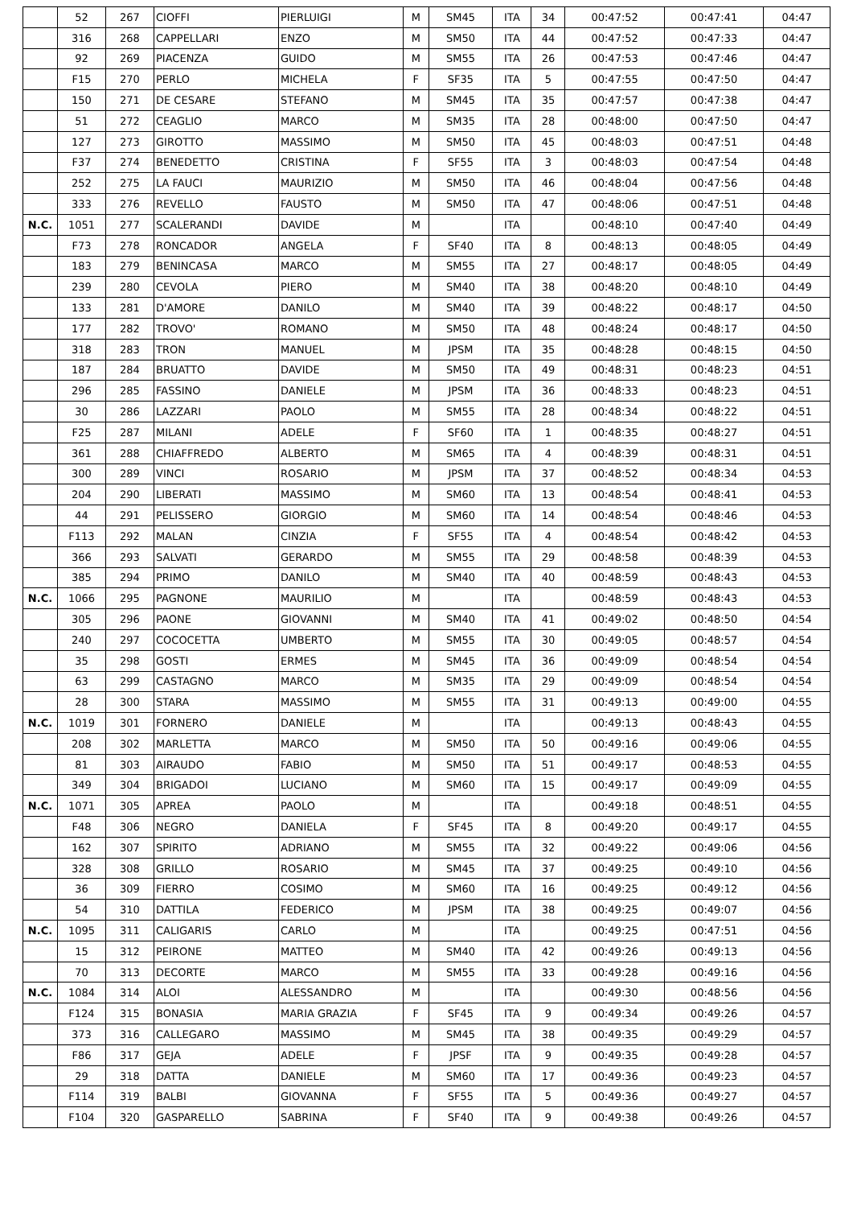| | 52 | 267 | CIOFFI | PIERLUIGI | M | SM45 | ITA | 34 | 00:47:52 | 00:47:41 | 04:47 |
| | 316 | 268 | CAPPELLARI | ENZO | M | SM50 | ITA | 44 | 00:47:52 | 00:47:33 | 04:47 |
| | 92 | 269 | PIACENZA | GUIDO | M | SM55 | ITA | 26 | 00:47:53 | 00:47:46 | 04:47 |
| | F15 | 270 | PERLO | MICHELA | F | SF35 | ITA | 5 | 00:47:55 | 00:47:50 | 04:47 |
| | 150 | 271 | DE CESARE | STEFANO | M | SM45 | ITA | 35 | 00:47:57 | 00:47:38 | 04:47 |
| | 51 | 272 | CEAGLIO | MARCO | M | SM35 | ITA | 28 | 00:48:00 | 00:47:50 | 04:47 |
| | 127 | 273 | GIROTTO | MASSIMO | M | SM50 | ITA | 45 | 00:48:03 | 00:47:51 | 04:48 |
| | F37 | 274 | BENEDETTO | CRISTINA | F | SF55 | ITA | 3 | 00:48:03 | 00:47:54 | 04:48 |
| | 252 | 275 | LA FAUCI | MAURIZIO | M | SM50 | ITA | 46 | 00:48:04 | 00:47:56 | 04:48 |
| | 333 | 276 | REVELLO | FAUSTO | M | SM50 | ITA | 47 | 00:48:06 | 00:47:51 | 04:48 |
| N.C. | 1051 | 277 | SCALERANDI | DAVIDE | M | | ITA | | 00:48:10 | 00:47:40 | 04:49 |
| | F73 | 278 | RONCADOR | ANGELA | F | SF40 | ITA | 8 | 00:48:13 | 00:48:05 | 04:49 |
| | 183 | 279 | BENINCASA | MARCO | M | SM55 | ITA | 27 | 00:48:17 | 00:48:05 | 04:49 |
| | 239 | 280 | CEVOLA | PIERO | M | SM40 | ITA | 38 | 00:48:20 | 00:48:10 | 04:49 |
| | 133 | 281 | D'AMORE | DANILO | M | SM40 | ITA | 39 | 00:48:22 | 00:48:17 | 04:50 |
| | 177 | 282 | TROVO' | ROMANO | M | SM50 | ITA | 48 | 00:48:24 | 00:48:17 | 04:50 |
| | 318 | 283 | TRON | MANUEL | M | JPSM | ITA | 35 | 00:48:28 | 00:48:15 | 04:50 |
| | 187 | 284 | BRUATTO | DAVIDE | M | SM50 | ITA | 49 | 00:48:31 | 00:48:23 | 04:51 |
| | 296 | 285 | FASSINO | DANIELE | M | JPSM | ITA | 36 | 00:48:33 | 00:48:23 | 04:51 |
| | 30 | 286 | LAZZARI | PAOLO | M | SM55 | ITA | 28 | 00:48:34 | 00:48:22 | 04:51 |
| | F25 | 287 | MILANI | ADELE | F | SF60 | ITA | 1 | 00:48:35 | 00:48:27 | 04:51 |
| | 361 | 288 | CHIAFFREDO | ALBERTO | M | SM65 | ITA | 4 | 00:48:39 | 00:48:31 | 04:51 |
| | 300 | 289 | VINCI | ROSARIO | M | JPSM | ITA | 37 | 00:48:52 | 00:48:34 | 04:53 |
| | 204 | 290 | LIBERATI | MASSIMO | M | SM60 | ITA | 13 | 00:48:54 | 00:48:41 | 04:53 |
| | 44 | 291 | PELISSERO | GIORGIO | M | SM60 | ITA | 14 | 00:48:54 | 00:48:46 | 04:53 |
| | F113 | 292 | MALAN | CINZIA | F | SF55 | ITA | 4 | 00:48:54 | 00:48:42 | 04:53 |
| | 366 | 293 | SALVATI | GERARDO | M | SM55 | ITA | 29 | 00:48:58 | 00:48:39 | 04:53 |
| | 385 | 294 | PRIMO | DANILO | M | SM40 | ITA | 40 | 00:48:59 | 00:48:43 | 04:53 |
| N.C. | 1066 | 295 | PAGNONE | MAURILIO | M | | ITA | | 00:48:59 | 00:48:43 | 04:53 |
| | 305 | 296 | PAONE | GIOVANNI | M | SM40 | ITA | 41 | 00:49:02 | 00:48:50 | 04:54 |
| | 240 | 297 | COCOCETTA | UMBERTO | M | SM55 | ITA | 30 | 00:49:05 | 00:48:57 | 04:54 |
| | 35 | 298 | GOSTI | ERMES | M | SM45 | ITA | 36 | 00:49:09 | 00:48:54 | 04:54 |
| | 63 | 299 | CASTAGNO | MARCO | M | SM35 | ITA | 29 | 00:49:09 | 00:48:54 | 04:54 |
| | 28 | 300 | STARA | MASSIMO | M | SM55 | ITA | 31 | 00:49:13 | 00:49:00 | 04:55 |
| N.C. | 1019 | 301 | FORNERO | DANIELE | M | | ITA | | 00:49:13 | 00:48:43 | 04:55 |
| | 208 | 302 | MARLETTA | MARCO | M | SM50 | ITA | 50 | 00:49:16 | 00:49:06 | 04:55 |
| | 81 | 303 | AIRAUDO | FABIO | M | SM50 | ITA | 51 | 00:49:17 | 00:48:53 | 04:55 |
| | 349 | 304 | BRIGADOI | LUCIANO | M | SM60 | ITA | 15 | 00:49:17 | 00:49:09 | 04:55 |
| N.C. | 1071 | 305 | APREA | PAOLO | M | | ITA | | 00:49:18 | 00:48:51 | 04:55 |
| | F48 | 306 | NEGRO | DANIELA | F | SF45 | ITA | 8 | 00:49:20 | 00:49:17 | 04:55 |
| | 162 | 307 | SPIRITO | ADRIANO | M | SM55 | ITA | 32 | 00:49:22 | 00:49:06 | 04:56 |
| | 328 | 308 | GRILLO | ROSARIO | M | SM45 | ITA | 37 | 00:49:25 | 00:49:10 | 04:56 |
| | 36 | 309 | FIERRO | COSIMO | M | SM60 | ITA | 16 | 00:49:25 | 00:49:12 | 04:56 |
| | 54 | 310 | DATTILA | FEDERICO | M | JPSM | ITA | 38 | 00:49:25 | 00:49:07 | 04:56 |
| N.C. | 1095 | 311 | CALIGARIS | CARLO | M | | ITA | | 00:49:25 | 00:47:51 | 04:56 |
| | 15 | 312 | PEIRONE | MATTEO | M | SM40 | ITA | 42 | 00:49:26 | 00:49:13 | 04:56 |
| | 70 | 313 | DECORTE | MARCO | M | SM55 | ITA | 33 | 00:49:28 | 00:49:16 | 04:56 |
| N.C. | 1084 | 314 | ALOI | ALESSANDRO | M | | ITA | | 00:49:30 | 00:48:56 | 04:56 |
| | F124 | 315 | BONASIA | MARIA GRAZIA | F | SF45 | ITA | 9 | 00:49:34 | 00:49:26 | 04:57 |
| | 373 | 316 | CALLEGARO | MASSIMO | M | SM45 | ITA | 38 | 00:49:35 | 00:49:29 | 04:57 |
| | F86 | 317 | GEJA | ADELE | F | JPSF | ITA | 9 | 00:49:35 | 00:49:28 | 04:57 |
| | 29 | 318 | DATTA | DANIELE | M | SM60 | ITA | 17 | 00:49:36 | 00:49:23 | 04:57 |
| | F114 | 319 | BALBI | GIOVANNA | F | SF55 | ITA | 5 | 00:49:36 | 00:49:27 | 04:57 |
| | F104 | 320 | GASPARELLO | SABRINA | F | SF40 | ITA | 9 | 00:49:38 | 00:49:26 | 04:57 |